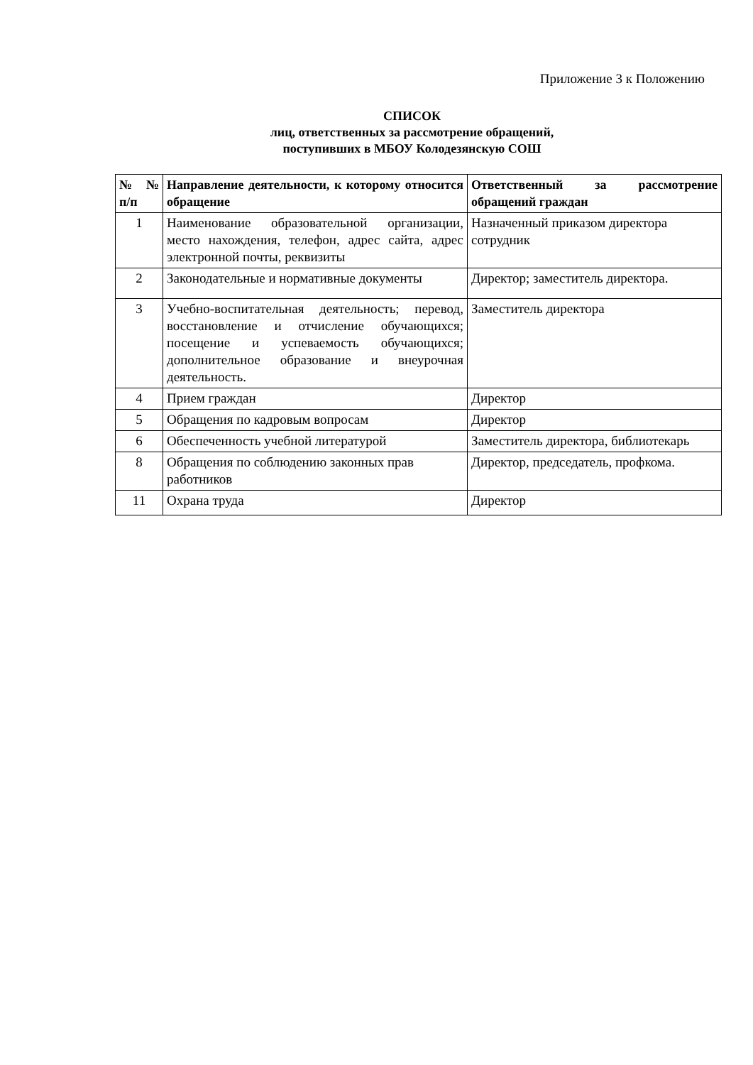Приложение 3 к Положению
СПИСОК
лиц, ответственных за рассмотрение обращений,
поступивших в МБОУ Колодезянскую СОШ
| №№ п/п | Направление деятельности, к которому относится обращение | Ответственный за рассмотрение обращений граждан |
| --- | --- | --- |
| 1 | Наименование образовательной организации, место нахождения, телефон, адрес сайта, адрес электронной почты, реквизиты | Назначенный приказом директора сотрудник |
| 2 | Законодательные и нормативные документы | Директор; заместитель директора. |
| 3 | Учебно-воспитательная деятельность; перевод, восстановление и отчисление обучающихся; посещение и успеваемость обучающихся; дополнительное образование и внеурочная деятельность. | Заместитель директора |
| 4 | Прием граждан | Директор |
| 5 | Обращения по кадровым вопросам | Директор |
| 6 | Обеспеченность учебной литературой | Заместитель директора, библиотекарь |
| 8 | Обращения по соблюдению законных прав работников | Директор, председатель, профкома. |
| 11 | Охрана труда | Директор |